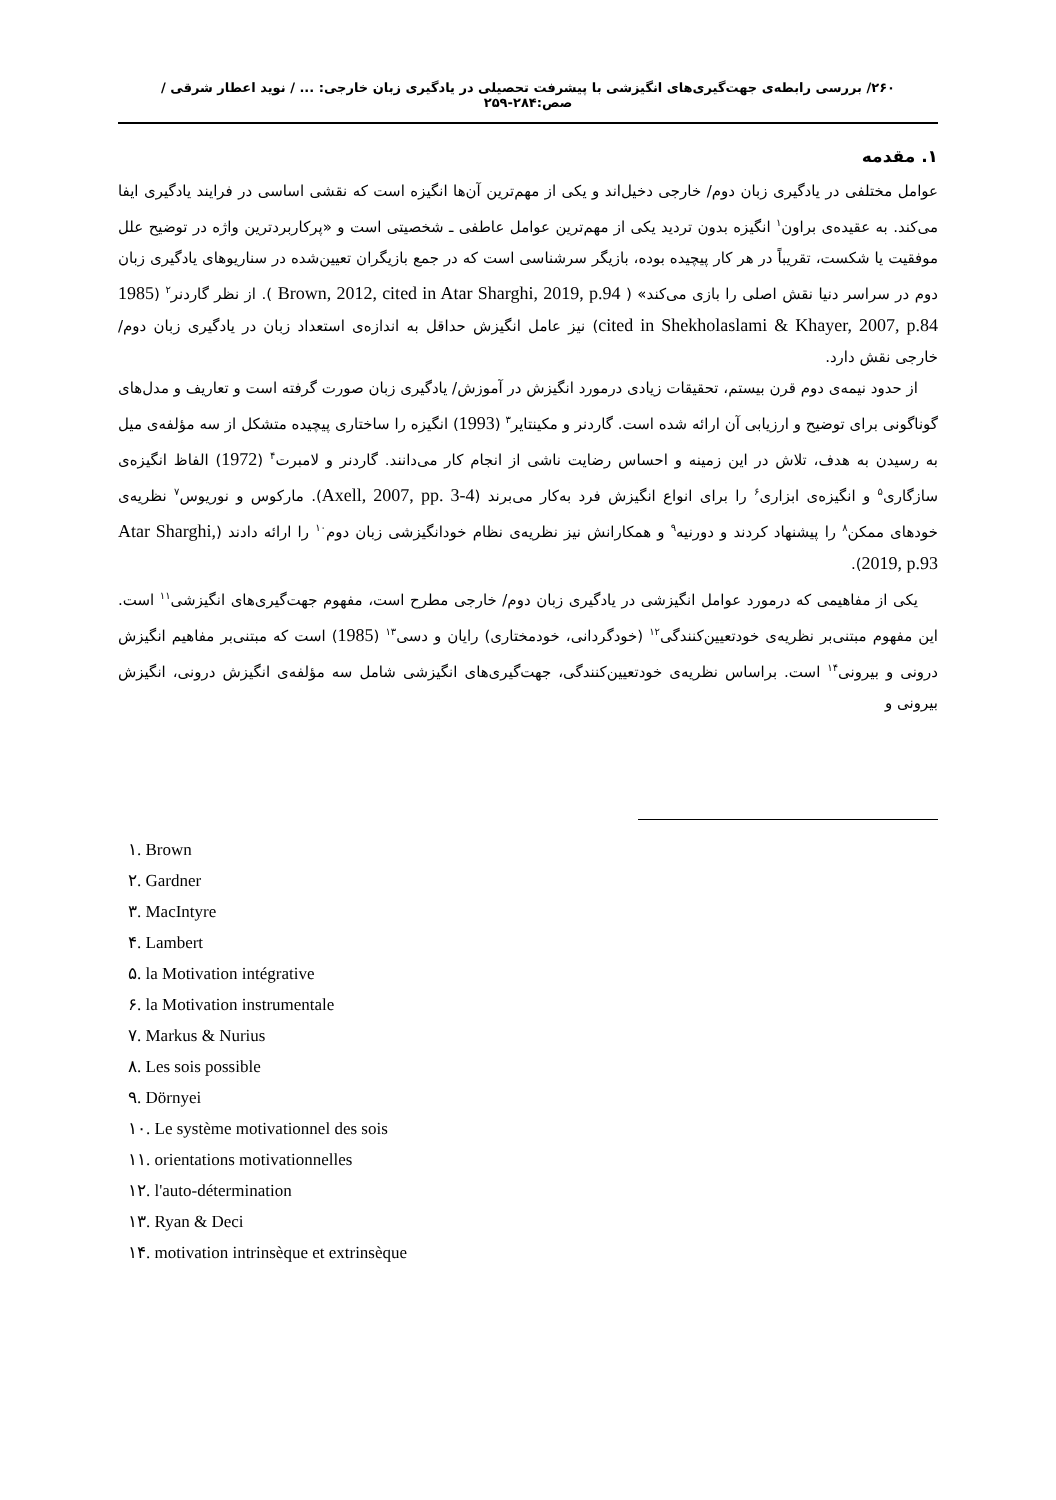۲۶۰/ بررسی رابطه‌ی جهت‌گیری‌های انگیزشی با پیشرفت تحصیلی در یادگیری زبان خارجی: ... / نوید اعطار شرقی / صص:۲۸۴-۲۵۹
۱. مقدمه
عوامل مختلفی در یادگیری زبان دوم/ خارجی دخیل‌اند و یکی از مهم‌ترین آن‌ها انگیزه است که نقشی اساسی در فرایند یادگیری ایفا می‌کند. به عقیده‌ی براون<sup>۱</sup> انگیزه بدون تردید یکی از مهم‌ترین عوامل عاطفی ـ شخصیتی است و «پرکاربردترین واژه در توضیح علل موفقیت یا شکست، تقریباً در هر کار پیچیده بوده، بازیگر سرشناسی است که در جمع بازیگران تعیین‌شده در سناریوهای یادگیری زبان دوم در سراسر دنیا نقش اصلی را بازی می‌کند» ( Brown, 2012, cited in Atar Sharghi, 2019, p.94 ). از نظر گاردنر<sup>۲</sup> (1985 cited in Shekholaslami & Khayer, 2007, p.84) نیز عامل انگیزش حداقل به اندازه‌ی استعداد زبان در یادگیری زبان دوم/ خارجی نقش دارد.
از حدود نیمه‌ی دوم قرن بیستم، تحقیقات زیادی درمورد انگیزش در آموزش/ یادگیری زبان صورت گرفته است و تعاریف و مدل‌های گوناگونی برای توضیح و ارزیابی آن ارائه شده است. گاردنر و مکینتایر<sup>۳</sup> (1993) انگیزه را ساختاری پیچیده متشکل از سه مؤلفه‌ی میل به رسیدن به هدف، تلاش در این زمینه و احساس رضایت ناشی از انجام کار می‌دانند. گاردنر و لامبرت<sup>۴</sup> (1972) الفاظ انگیزه‌ی سازگاری<sup>۵</sup> و انگیزه‌ی ابزاری<sup>۶</sup> را برای انواع انگیزش فرد به‌کار می‌برند (Axell, 2007, pp. 3-4). مارکوس و نوریوس<sup>۷</sup> نظریه‌ی خودهای ممکن<sup>۸</sup> را پیشنهاد کردند و دورنیه<sup>۹</sup> و همکارانش نیز نظریه‌ی نظام خودانگیزشی زبان دوم<sup>۱۰</sup> را ارائه دادند (Atar Sharghi, 2019, p.93).
یکی از مفاهیمی که درمورد عوامل انگیزشی در یادگیری زبان دوم/ خارجی مطرح است، مفهوم جهت‌گیری‌های انگیزشی<sup>۱۱</sup> است. این مفهوم مبتنی‌بر نظریه‌ی خودتعیین‌کنندگی<sup>۱۲</sup> (خودگردانی، خودمختاری) رایان و دسی<sup>۱۳</sup> (1985) است که مبتنی‌بر مفاهیم انگیزش درونی و بیرونی<sup>۱۴</sup> است. براساس نظریه‌ی خودتعیین‌کنندگی، جهت‌گیری‌های انگیزشی شامل سه مؤلفه‌ی انگیزش درونی، انگیزش بیرونی و
۱. Brown
۲. Gardner
۳. MacIntyre
۴. Lambert
۵. la Motivation intégrative
۶. la Motivation instrumentale
۷. Markus & Nurius
۸. Les sois possible
۹. Dörnyei
۱۰. Le système motivationnel des sois
۱۱. orientations motivationnelles
۱۲. l'auto-détermination
۱۳. Ryan & Deci
۱۴. motivation intrinsèque et extrinsèque